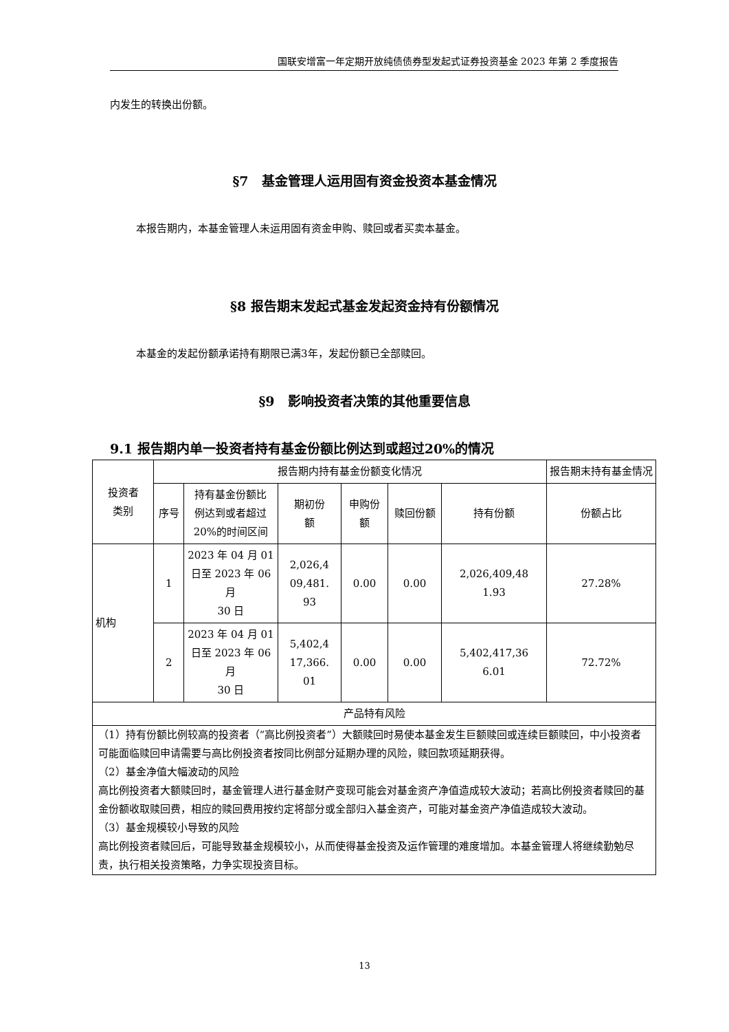国联安增富一年定期开放纯债债券型发起式证券投资基金 2023 年第 2 季度报告
内发生的转换出份额。
§7　基金管理人运用固有资金投资本基金情况
本报告期内，本基金管理人未运用固有资金申购、赎回或者买卖本基金。
§8 报告期末发起式基金发起资金持有份额情况
本基金的发起份额承诺持有期限已满3年，发起份额已全部赎回。
§9　影响投资者决策的其他重要信息
9.1 报告期内单一投资者持有基金份额比例达到或超过20%的情况
| 投资者 类别 | 报告期内持有基金份额变化情况 | | | | | | 报告期末持有基金情况 |
| --- | --- | --- | --- | --- | --- | --- | --- |
| | 序号 | 持有基金份额比 例达到或者超过 20%的时间区间 | 期初份 额 | 申购份 额 | 赎回份额 | 持有份额 | 份额占比 |
| 机构 | 1 | 2023 年 04 月 01 日至 2023 年 06 月 30 日 | 2,026,4 09,481. 93 | 0.00 | 0.00 | 2,026,409,48 1.93 | 27.28% |
| | 2 | 2023 年 04 月 01 日至 2023 年 06 月 30 日 | 5,402,4 17,366. 01 | 0.00 | 0.00 | 5,402,417,36 6.01 | 72.72% |
| 产品特有风险 | | | | | | | |
| （1）持有份额比例较高的投资者（“高比例投资者”）大额赎回时易使本基金发生巨额赎回或连续巨额赎回，中小投资者可能面临赎回申请需要与高比例投资者按同比例部分延期办理的风险，赎回款项延期获得。 （2）基金净值大幅波动的风险 高比例投资者大额赎回时，基金管理人进行基金财产变现可能会对基金资产净值造成较大波动；若高比例投资者赎回的基金份额收取赎回费，相应的赎回费用按约定将部分或全部归入基金资产，可能对基金资产净值造成较大波动。 （3）基金规模较小导致的风险 高比例投资者赎回后，可能导致基金规模较小，从而使得基金投资及运作管理的难度增加。本基金管理人将继续勤勉尽责，执行相关投资策略，力争实现投资目标。 | | | | | | | |
13